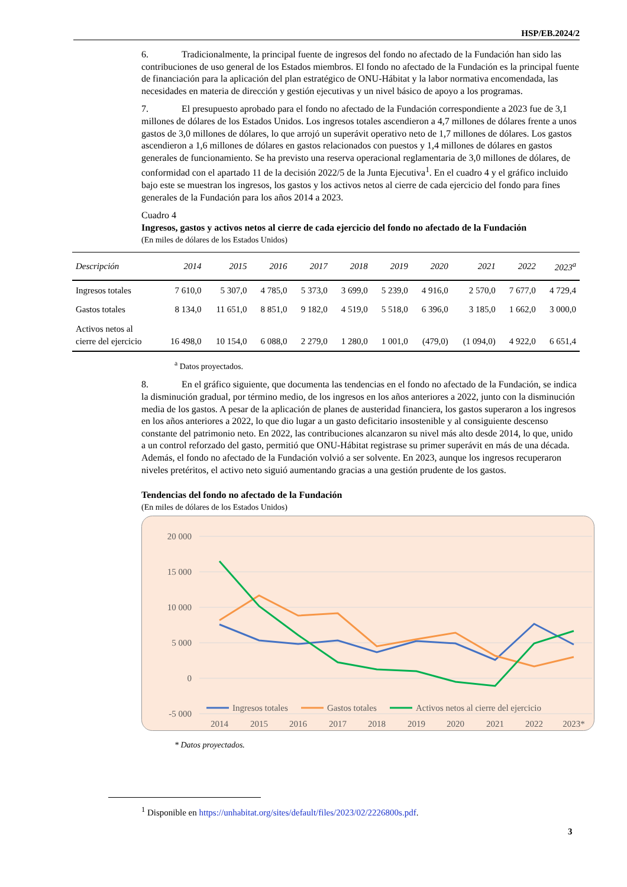HSP/EB.2024/2
6. Tradicionalmente, la principal fuente de ingresos del fondo no afectado de la Fundación han sido las contribuciones de uso general de los Estados miembros. El fondo no afectado de la Fundación es la principal fuente de financiación para la aplicación del plan estratégico de ONU-Hábitat y la labor normativa encomendada, las necesidades en materia de dirección y gestión ejecutivas y un nivel básico de apoyo a los programas.
7. El presupuesto aprobado para el fondo no afectado de la Fundación correspondiente a 2023 fue de 3,1 millones de dólares de los Estados Unidos. Los ingresos totales ascendieron a 4,7 millones de dólares frente a unos gastos de 3,0 millones de dólares, lo que arrojó un superávit operativo neto de 1,7 millones de dólares. Los gastos ascendieron a 1,6 millones de dólares en gastos relacionados con puestos y 1,4 millones de dólares en gastos generales de funcionamiento. Se ha previsto una reserva operacional reglamentaria de 3,0 millones de dólares, de conformidad con el apartado 11 de la decisión 2022/5 de la Junta Ejecutiva<sup>1</sup>. En el cuadro 4 y el gráfico incluido bajo este se muestran los ingresos, los gastos y los activos netos al cierre de cada ejercicio del fondo para fines generales de la Fundación para los años 2014 a 2023.
Cuadro 4
Ingresos, gastos y activos netos al cierre de cada ejercicio del fondo no afectado de la Fundación
(En miles de dólares de los Estados Unidos)
| Descripción | 2014 | 2015 | 2016 | 2017 | 2018 | 2019 | 2020 | 2021 | 2022 | 2023<sup>a</sup> |
| --- | --- | --- | --- | --- | --- | --- | --- | --- | --- | --- |
| Ingresos totales | 7 610,0 | 5 307,0 | 4 785,0 | 5 373,0 | 3 699,0 | 5 239,0 | 4 916,0 | 2 570,0 | 7 677,0 | 4 729,4 |
| Gastos totales | 8 134,0 | 11 651,0 | 8 851,0 | 9 182,0 | 4 519,0 | 5 518,0 | 6 396,0 | 3 185,0 | 1 662,0 | 3 000,0 |
| Activos netos al cierre del ejercicio | 16 498,0 | 10 154,0 | 6 088,0 | 2 279,0 | 1 280,0 | 1 001,0 | (479,0) | (1 094,0) | 4 922,0 | 6 651,4 |
<sup>a</sup> Datos proyectados.
8. En el gráfico siguiente, que documenta las tendencias en el fondo no afectado de la Fundación, se indica la disminución gradual, por término medio, de los ingresos en los años anteriores a 2022, junto con la disminución media de los gastos. A pesar de la aplicación de planes de austeridad financiera, los gastos superaron a los ingresos en los años anteriores a 2022, lo que dio lugar a un gasto deficitario insostenible y al consiguiente descenso constante del patrimonio neto. En 2022, las contribuciones alcanzaron su nivel más alto desde 2014, lo que, unido a un control reforzado del gasto, permitió que ONU-Hábitat registrase su primer superávit en más de una década. Además, el fondo no afectado de la Fundación volvió a ser solvente. En 2023, aunque los ingresos recuperaron niveles pretéritos, el activo neto siguió aumentando gracias a una gestión prudente de los gastos.
Tendencias del fondo no afectado de la Fundación
(En miles de dólares de los Estados Unidos)
20 000
15 000
10 000
5 000
0
-5 000
Ingresos totales
Gastos totales
Activos netos al cierre del ejercicio
2014
2015
2016
2017
2018
2019
2020
2021
2022
2023*
* Datos proyectados.
<sup>1</sup> Disponible en https://unhabitat.org/sites/default/files/2023/02/2226800s.pdf.
3